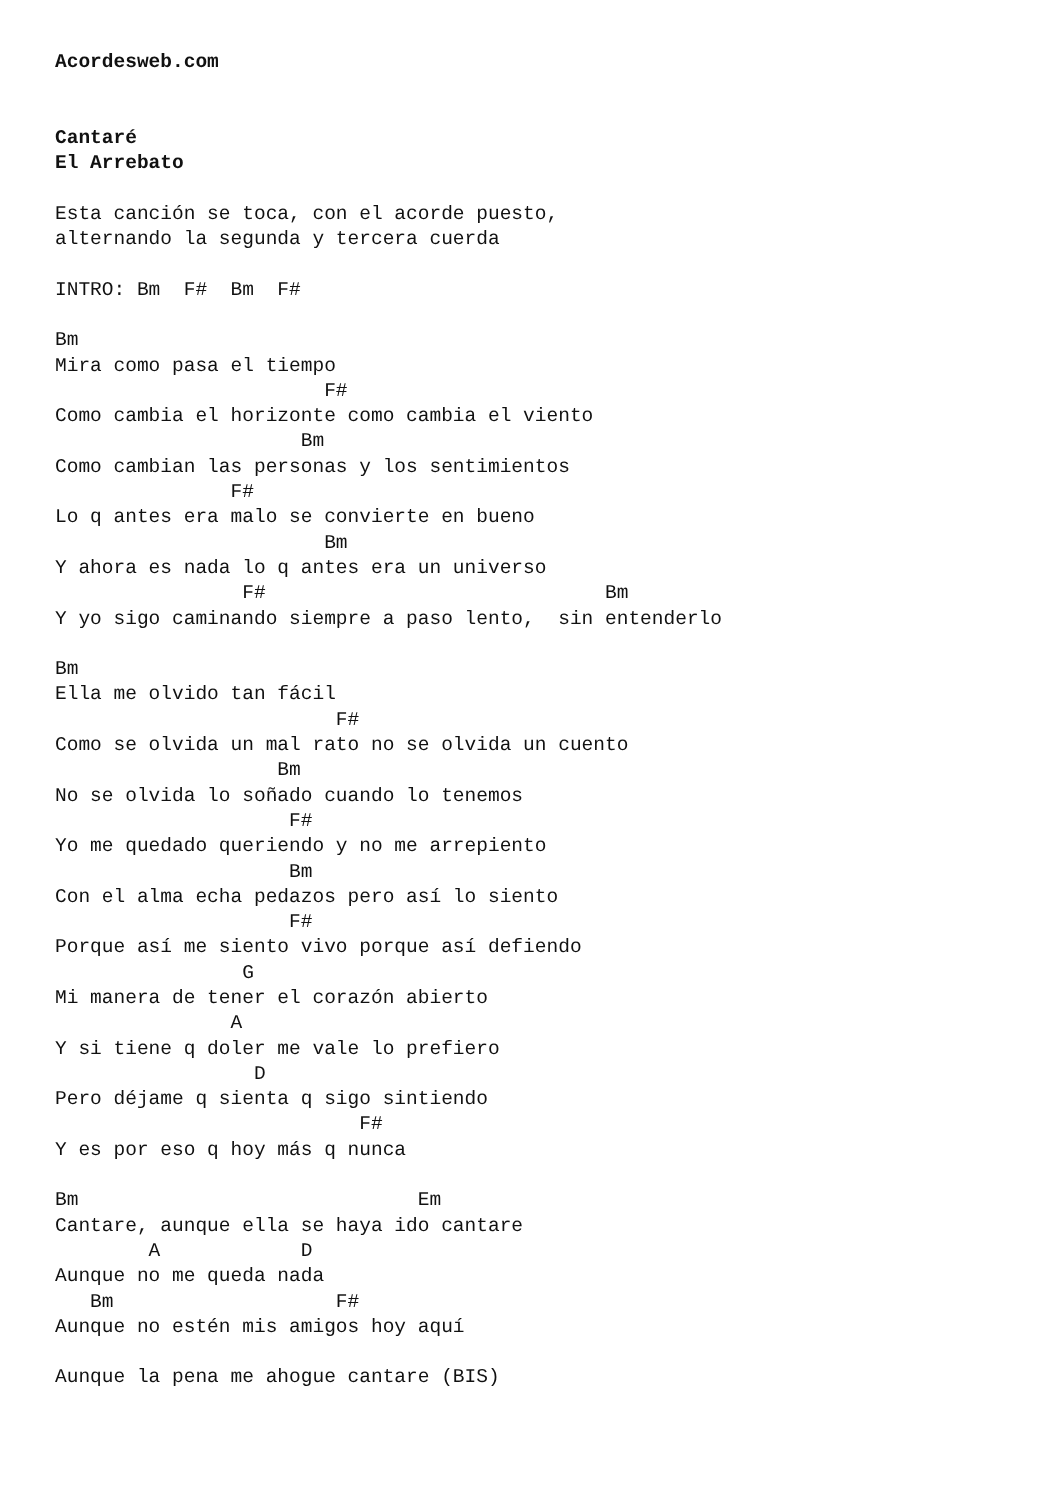Acordesweb.com


Cantaré
El Arrebato

Esta canción se toca, con el acorde puesto,
alternando la segunda y tercera cuerda

INTRO: Bm  F#  Bm  F#

Bm
Mira como pasa el tiempo
                       F#
Como cambia el horizonte como cambia el viento
                     Bm
Como cambian las personas y los sentimientos
               F#
Lo q antes era malo se convierte en bueno
                       Bm
Y ahora es nada lo q antes era un universo
                F#                             Bm
Y yo sigo caminando siempre a paso lento,  sin entenderlo

Bm
Ella me olvido tan fácil
                        F#
Como se olvida un mal rato no se olvida un cuento
                   Bm
No se olvida lo soñado cuando lo tenemos
                    F#
Yo me quedado queriendo y no me arrepiento
                    Bm
Con el alma echa pedazos pero así lo siento
                    F#
Porque así me siento vivo porque así defiendo
                G
Mi manera de tener el corazón abierto
               A
Y si tiene q doler me vale lo prefiero
                 D
Pero déjame q sienta q sigo sintiendo
                          F#
Y es por eso q hoy más q nunca

Bm                             Em
Cantare, aunque ella se haya ido cantare
        A            D
Aunque no me queda nada
   Bm                   F#
Aunque no estén mis amigos hoy aquí

Aunque la pena me ahogue cantare (BIS)